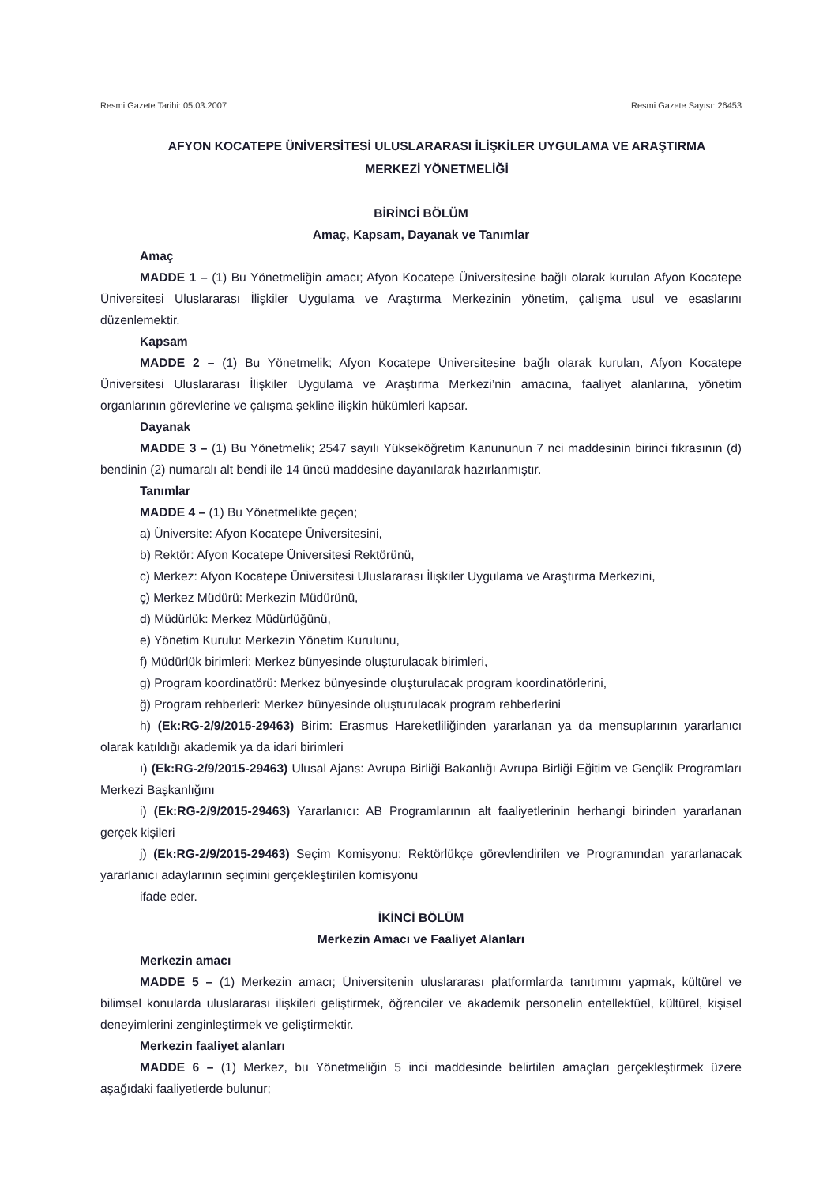Resmi Gazete Tarihi: 05.03.2007 Resmi Gazete Sayısı: 26453
AFYON KOCATEPE ÜNİVERSİTESİ ULUSLARARASI İLİŞKİLER UYGULAMA VE ARAŞTIRMA
MERKEZİ YÖNETMELİĞİ
BİRİNCİ BÖLÜM
Amaç, Kapsam, Dayanak ve Tanımlar
Amaç
MADDE 1 – (1) Bu Yönetmeliğin amacı; Afyon Kocatepe Üniversitesine bağlı olarak kurulan Afyon Kocatepe Üniversitesi Uluslararası İlişkiler Uygulama ve Araştırma Merkezinin yönetim, çalışma usul ve esaslarını düzenlemektir.
Kapsam
MADDE 2 – (1) Bu Yönetmelik; Afyon Kocatepe Üniversitesine bağlı olarak kurulan, Afyon Kocatepe Üniversitesi Uluslararası İlişkiler Uygulama ve Araştırma Merkezi’nin amacına, faaliyet alanlarına, yönetim organlarının görevlerine ve çalışma şekline ilişkin hükümleri kapsar.
Dayanak
MADDE 3 – (1) Bu Yönetmelik; 2547 sayılı Yükseköğretim Kanununun 7 nci maddesinin birinci fıkrasının (d) bendinin (2) numaralı alt bendi ile 14 üncü maddesine dayanılarak hazırlanmıştır.
Tanımlar
MADDE 4 – (1) Bu Yönetmelikte geçen;
a) Üniversite: Afyon Kocatepe Üniversitesini,
b) Rektör: Afyon Kocatepe Üniversitesi Rektörünü,
c) Merkez: Afyon Kocatepe Üniversitesi Uluslararası İlişkiler Uygulama ve Araştırma Merkezini,
ç) Merkez Müdürü: Merkezin Müdürünü,
d) Müdürlük: Merkez Müdürlüğünü,
e) Yönetim Kurulu: Merkezin Yönetim Kurulunu,
f) Müdürlük birimleri: Merkez bünyesinde oluşturulacak birimleri,
g) Program koordinatörü: Merkez bünyesinde oluşturulacak program koordinatörlerini,
ğ) Program rehberleri: Merkez bünyesinde oluşturulacak program rehberlerini
h) (Ek:RG-2/9/2015-29463) Birim: Erasmus Hareketliliğinden yararlanan ya da mensuplarının yararlanıcı olarak katıldığı akademik ya da idari birimleri
ı) (Ek:RG-2/9/2015-29463) Ulusal Ajans: Avrupa Birliği Bakanlığı Avrupa Birliği Eğitim ve Gençlik Programları Merkezi Başkanlığını
i) (Ek:RG-2/9/2015-29463) Yararlanıcı: AB Programlarının alt faaliyetlerinin herhangi birinden yararlanan gerçek kişileri
j) (Ek:RG-2/9/2015-29463) Seçim Komisyonu: Rektörlükçe görevlendirilen ve Programından yararlanacak yararlanıcı adaylarının seçimini gerçekleştirilen komisyonu
ifade eder.
İKİNCİ BÖLÜM
Merkezin Amacı ve Faaliyet Alanları
Merkezin amacı
MADDE 5 – (1) Merkezin amacı; Üniversitenin uluslararası platformlarda tanıtımını yapmak, kültürel ve bilimsel konularda uluslararası ilişkileri geliştirmek, öğrenciler ve akademik personelin entellektüel, kültürel, kişisel deneyimlerini zenginleştirmek ve geliştirmektir.
Merkezin faaliyet alanları
MADDE 6 – (1) Merkez, bu Yönetmeliğin 5 inci maddesinde belirtilen amaçları gerçekleştirmek üzere aşağıdaki faaliyetlerde bulunur;